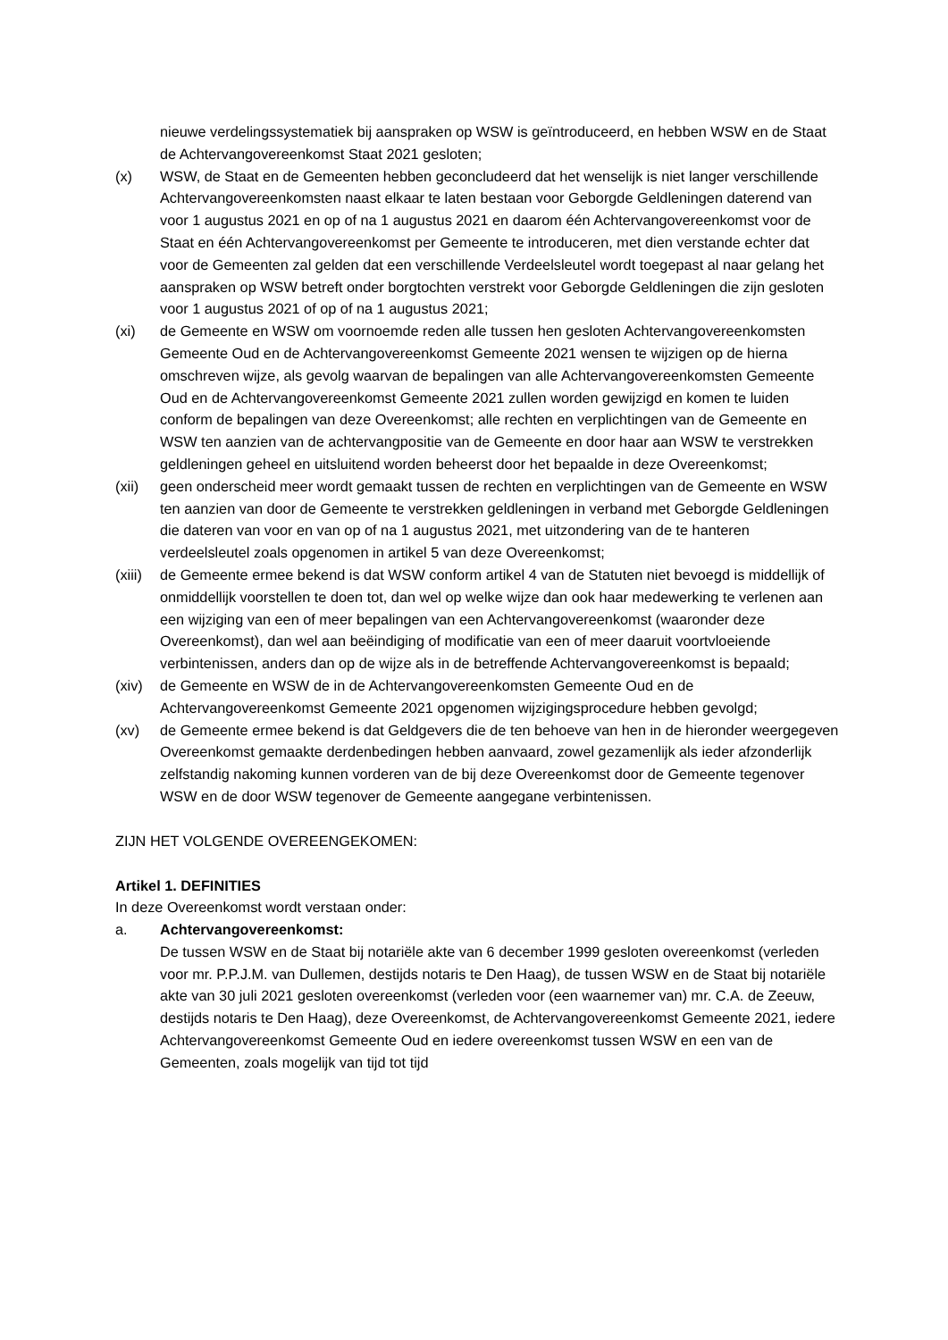nieuwe verdelingssystematiek bij aanspraken op WSW is geïntroduceerd, en hebben WSW en de Staat de Achtervangovereenkomst Staat 2021 gesloten;
(x) WSW, de Staat en de Gemeenten hebben geconcludeerd dat het wenselijk is niet langer verschillende Achtervangovereenkomsten naast elkaar te laten bestaan voor Geborgde Geldleningen daterend van voor 1 augustus 2021 en op of na 1 augustus 2021 en daarom één Achtervangovereenkomst voor de Staat en één Achtervangovereenkomst per Gemeente te introduceren, met dien verstande echter dat voor de Gemeenten zal gelden dat een verschillende Verdeelsleutel wordt toegepast al naar gelang het aanspraken op WSW betreft onder borgtochten verstrekt voor Geborgde Geldleningen die zijn gesloten voor 1 augustus 2021 of op of na 1 augustus 2021;
(xi) de Gemeente en WSW om voornoemde reden alle tussen hen gesloten Achtervangovereenkomsten Gemeente Oud en de Achtervangovereenkomst Gemeente 2021 wensen te wijzigen op de hierna omschreven wijze, als gevolg waarvan de bepalingen van alle Achtervangovereenkomsten Gemeente Oud en de Achtervangovereenkomst Gemeente 2021 zullen worden gewijzigd en komen te luiden conform de bepalingen van deze Overeenkomst; alle rechten en verplichtingen van de Gemeente en WSW ten aanzien van de achtervangpositie van de Gemeente en door haar aan WSW te verstrekken geldleningen geheel en uitsluitend worden beheerst door het bepaalde in deze Overeenkomst;
(xii) geen onderscheid meer wordt gemaakt tussen de rechten en verplichtingen van de Gemeente en WSW ten aanzien van door de Gemeente te verstrekken geldleningen in verband met Geborgde Geldleningen die dateren van voor en van op of na 1 augustus 2021, met uitzondering van de te hanteren verdeelsleutel zoals opgenomen in artikel 5 van deze Overeenkomst;
(xiii) de Gemeente ermee bekend is dat WSW conform artikel 4 van de Statuten niet bevoegd is middellijk of onmiddellijk voorstellen te doen tot, dan wel op welke wijze dan ook haar medewerking te verlenen aan een wijziging van een of meer bepalingen van een Achtervangovereenkomst (waaronder deze Overeenkomst), dan wel aan beëindiging of modificatie van een of meer daaruit voortvloeiende verbintenissen, anders dan op de wijze als in de betreffende Achtervangovereenkomst is bepaald;
(xiv) de Gemeente en WSW de in de Achtervangovereenkomsten Gemeente Oud en de Achtervangovereenkomst Gemeente 2021 opgenomen wijzigingsprocedure hebben gevolgd;
(xv) de Gemeente ermee bekend is dat Geldgevers die de ten behoeve van hen in de hieronder weergegeven Overeenkomst gemaakte derdenbedingen hebben aanvaard, zowel gezamenlijk als ieder afzonderlijk zelfstandig nakoming kunnen vorderen van de bij deze Overeenkomst door de Gemeente tegenover WSW en de door WSW tegenover de Gemeente aangegane verbintenissen.
ZIJN HET VOLGENDE OVEREENGEKOMEN:
Artikel 1. DEFINITIES
In deze Overeenkomst wordt verstaan onder:
a. Achtervangovereenkomst:
De tussen WSW en de Staat bij notariële akte van 6 december 1999 gesloten overeenkomst (verleden voor mr. P.P.J.M. van Dullemen, destijds notaris te Den Haag), de tussen WSW en de Staat bij notariële akte van 30 juli 2021 gesloten overeenkomst (verleden voor (een waarnemer van) mr. C.A. de Zeeuw, destijds notaris te Den Haag), deze Overeenkomst, de Achtervangovereenkomst Gemeente 2021, iedere Achtervangovereenkomst Gemeente Oud en iedere overeenkomst tussen WSW en een van de Gemeenten, zoals mogelijk van tijd tot tijd